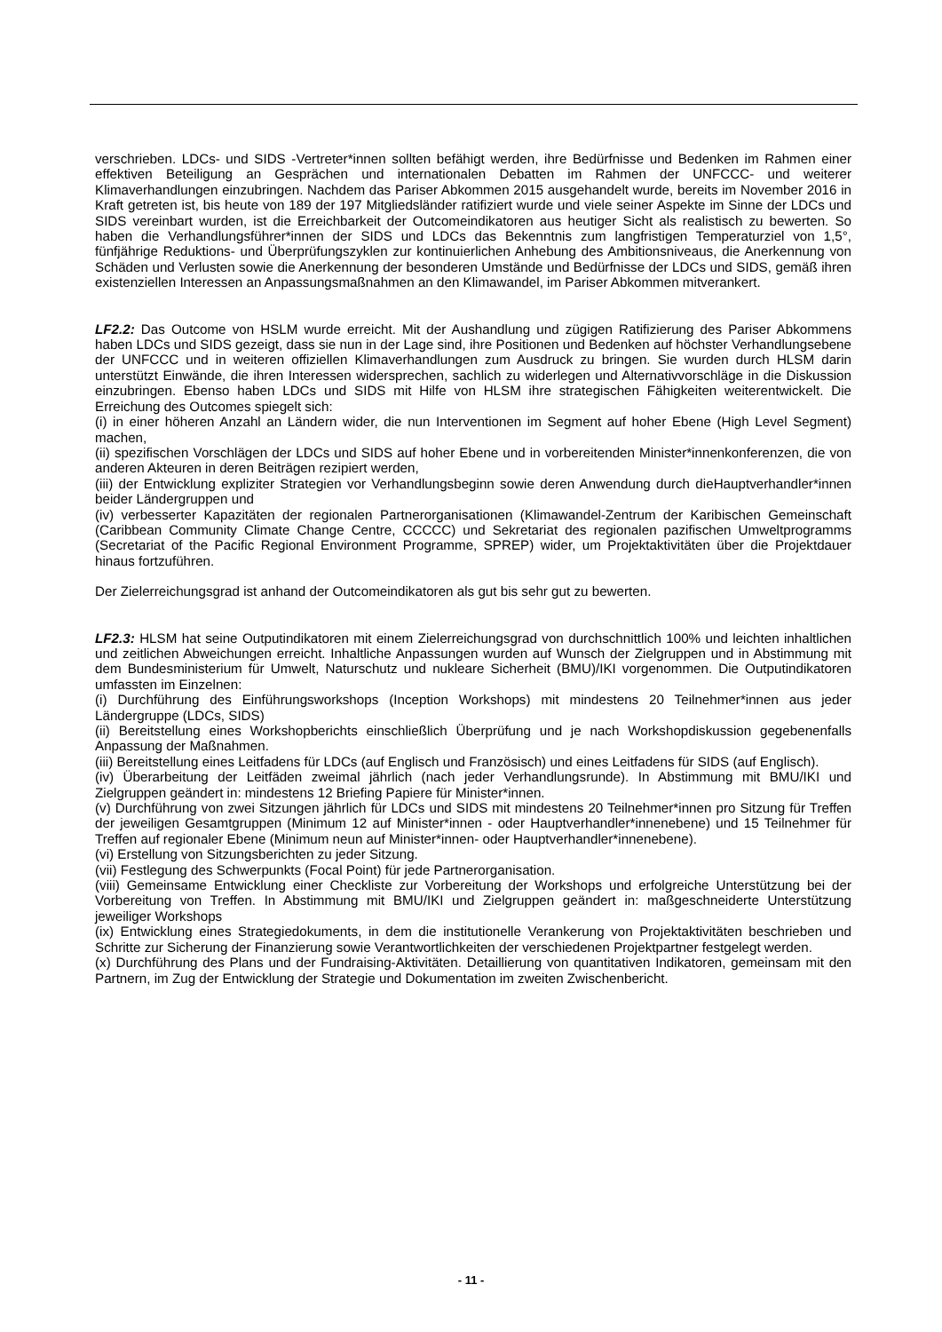verschrieben. LDCs- und SIDS -Vertreter*innen sollten befähigt werden, ihre Bedürfnisse und Bedenken im Rahmen einer effektiven Beteiligung an Gesprächen und internationalen Debatten im Rahmen der UNFCCC- und weiterer Klimaverhandlungen einzubringen. Nachdem das Pariser Abkommen 2015 ausgehandelt wurde, bereits im November 2016 in Kraft getreten ist, bis heute von 189 der 197 Mitgliedsländer ratifiziert wurde und viele seiner Aspekte im Sinne der LDCs und SIDS vereinbart wurden, ist die Erreichbarkeit der Outcomeindikatoren aus heutiger Sicht als realistisch zu bewerten. So haben die Verhandlungsführer*innen der SIDS und LDCs das Bekenntnis zum langfristigen Temperaturziel von 1,5°, fünfjährige Reduktions- und Überprüfungszyklen zur kontinuierlichen Anhebung des Ambitionsniveaus, die Anerkennung von Schäden und Verlusten sowie die Anerkennung der besonderen Umstände und Bedürfnisse der LDCs und SIDS, gemäß ihren existenziellen Interessen an Anpassungsmaßnahmen an den Klimawandel, im Pariser Abkommen mitverankert.
LF2.2: Das Outcome von HSLM wurde erreicht. Mit der Aushandlung und zügigen Ratifizierung des Pariser Abkommens haben LDCs und SIDS gezeigt, dass sie nun in der Lage sind, ihre Positionen und Bedenken auf höchster Verhandlungsebene der UNFCCC und in weiteren offiziellen Klimaverhandlungen zum Ausdruck zu bringen. Sie wurden durch HLSM darin unterstützt Einwände, die ihren Interessen widersprechen, sachlich zu widerlegen und Alternativvorschläge in die Diskussion einzubringen. Ebenso haben LDCs und SIDS mit Hilfe von HLSM ihre strategischen Fähigkeiten weiterentwickelt. Die Erreichung des Outcomes spiegelt sich:
(i) in einer höheren Anzahl an Ländern wider, die nun Interventionen im Segment auf hoher Ebene (High Level Segment) machen,
(ii) spezifischen Vorschlägen der LDCs und SIDS auf hoher Ebene und in vorbereitenden Minister*innenkonferenzen, die von anderen Akteuren in deren Beiträgen rezipiert werden,
(iii) der Entwicklung expliziter Strategien vor Verhandlungsbeginn sowie deren Anwendung durch dieHauptverhandler*innen beider Ländergruppen und
(iv) verbesserter Kapazitäten der regionalen Partnerorganisationen (Klimawandel-Zentrum der Karibischen Gemeinschaft (Caribbean Community Climate Change Centre, CCCCC) und Sekretariat des regionalen pazifischen Umweltprogramms (Secretariat of the Pacific Regional Environment Programme, SPREP) wider, um Projektaktivitäten über die Projektdauer hinaus fortzuführen.
Der Zielerreichungsgrad ist anhand der Outcomeindikatoren als gut bis sehr gut zu bewerten.
LF2.3: HLSM hat seine Outputindikatoren mit einem Zielerreichungsgrad von durchschnittlich 100% und leichten inhaltlichen und zeitlichen Abweichungen erreicht. Inhaltliche Anpassungen wurden auf Wunsch der Zielgruppen und in Abstimmung mit dem Bundesministerium für Umwelt, Naturschutz und nukleare Sicherheit (BMU)/IKI vorgenommen. Die Outputindikatoren umfassten im Einzelnen:
(i) Durchführung des Einführungsworkshops (Inception Workshops) mit mindestens 20 Teilnehmer*innen aus jeder Ländergruppe (LDCs, SIDS)
(ii) Bereitstellung eines Workshopberichts einschließlich Überprüfung und je nach Workshopdiskussion gegebenenfalls Anpassung der Maßnahmen.
(iii) Bereitstellung eines Leitfadens für LDCs (auf Englisch und Französisch) und eines Leitfadens für SIDS (auf Englisch).
(iv) Überarbeitung der Leitfäden zweimal jährlich (nach jeder Verhandlungsrunde). In Abstimmung mit BMU/IKI und Zielgruppen geändert in: mindestens 12 Briefing Papiere für Minister*innen.
(v) Durchführung von zwei Sitzungen jährlich für LDCs und SIDS mit mindestens 20 Teilnehmer*innen pro Sitzung für Treffen der jeweiligen Gesamtgruppen (Minimum 12 auf Minister*innen - oder Hauptverhandler*innenebene) und 15 Teilnehmer für Treffen auf regionaler Ebene (Minimum neun auf Minister*innen- oder Hauptverhandler*innenebene).
(vi) Erstellung von Sitzungsberichten zu jeder Sitzung.
(vii) Festlegung des Schwerpunkts (Focal Point) für jede Partnerorganisation.
(viii) Gemeinsame Entwicklung einer Checkliste zur Vorbereitung der Workshops und erfolgreiche Unterstützung bei der Vorbereitung von Treffen. In Abstimmung mit BMU/IKI und Zielgruppen geändert in: maßgeschneiderte Unterstützung jeweiliger Workshops
(ix) Entwicklung eines Strategiedokuments, in dem die institutionelle Verankerung von Projektaktivitäten beschrieben und Schritte zur Sicherung der Finanzierung sowie Verantwortlichkeiten der verschiedenen Projektpartner festgelegt werden.
(x) Durchführung des Plans und der Fundraising-Aktivitäten. Detaillierung von quantitativen Indikatoren, gemeinsam mit den Partnern, im Zug der Entwicklung der Strategie und Dokumentation im zweiten Zwischenbericht.
- 11 -